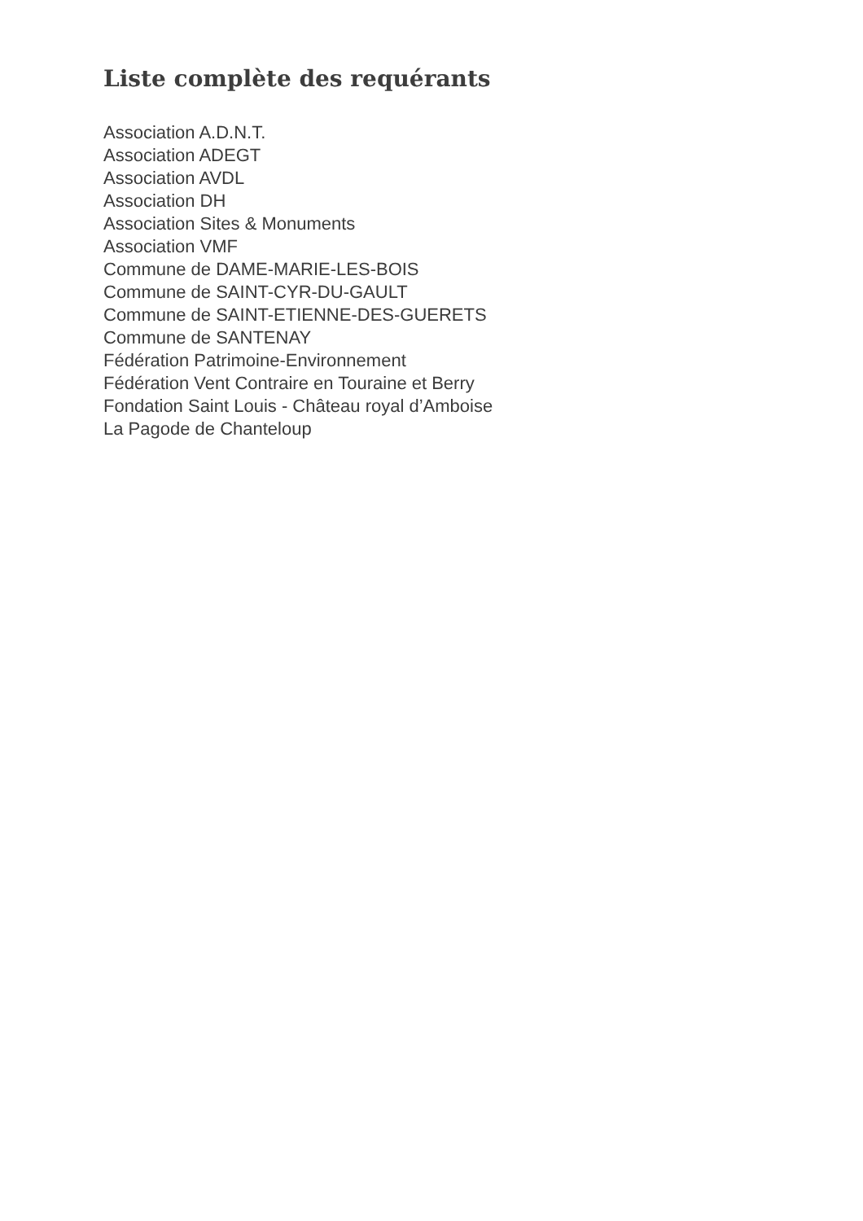Liste complète des requérants
Association A.D.N.T.
Association ADEGT
Association AVDL
Association DH
Association Sites & Monuments
Association VMF
Commune de DAME-MARIE-LES-BOIS
Commune de SAINT-CYR-DU-GAULT
Commune de SAINT-ETIENNE-DES-GUERETS
Commune de SANTENAY
Fédération Patrimoine-Environnement
Fédération Vent Contraire en Touraine et Berry
Fondation Saint Louis - Château royal d’Amboise
La Pagode de Chanteloup